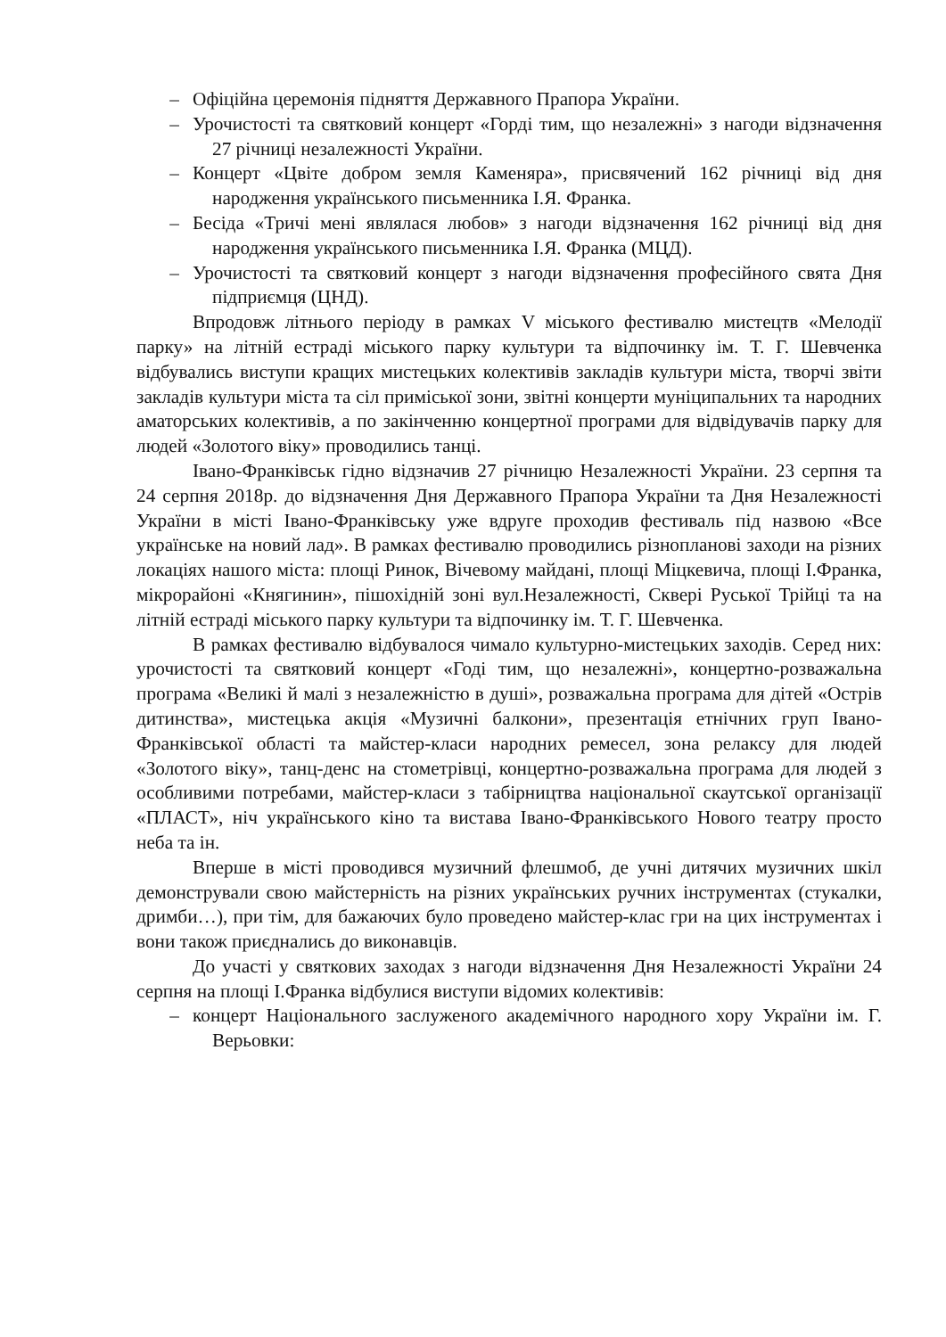– Офіційна церемонія підняття Державного Прапора України.
– Урочистості та святковий концерт «Горді тим, що незалежні» з нагоди відзначення 27 річниці незалежності України.
– Концерт «Цвіте добром земля Каменяра», присвячений 162 річниці від дня народження українського письменника І.Я. Франка.
– Бесіда «Тричі мені являлася любов» з нагоди відзначення 162 річниці від дня народження українського письменника І.Я. Франка (МЦД).
– Урочистості та святковий концерт з нагоди відзначення професійного свята Дня підприємця (ЦНД).
Впродовж літнього періоду в рамках V міського фестивалю мистецтв «Мелодії парку» на літній естраді міського парку культури та відпочинку ім. Т. Г. Шевченка відбувались виступи кращих мистецьких колективів закладів культури міста, творчі звіти закладів культури міста та сіл приміської зони, звітні концерти муніципальних та народних аматорських колективів, а по закінченню концертної програми для відвідувачів парку для людей «Золотого віку» проводились танці.
Івано-Франківськ гідно відзначив 27 річницю Незалежності України. 23 серпня та 24 серпня 2018р. до відзначення Дня Державного Прапора України та Дня Незалежності України в місті Івано-Франківську уже вдруге проходив фестиваль під назвою «Все українське на новий лад». В рамках фестивалю проводились різнопланові заходи на різних локаціях нашого міста: площі Ринок, Вічевому майдані, площі Міцкевича, площі І.Франка, мікрорайоні «Княгинин», пішохідній зоні вул.Незалежності, Сквері Руської Трійці та на літній естраді міського парку культури та відпочинку ім. Т. Г. Шевченка.
В рамках фестивалю відбувалося чимало культурно-мистецьких заходів. Серед них: урочистості та святковий концерт «Годі тим, що незалежні», концертно-розважальна програма «Великі й малі з незалежністю в душі», розважальна програма для дітей «Острів дитинства», мистецька акція «Музичні балкони», презентація етнічних груп Івано-Франківської області та майстер-класи народних ремесел, зона релаксу для людей «Золотого віку», танц-денс на стометрівці, концертно-розважальна програма для людей з особливими потребами, майстер-класи з табірництва національної скаутської організації «ПЛАСТ», ніч українського кіно та вистава Івано-Франківського Нового театру просто неба та ін.
Вперше в місті проводився музичний флешмоб, де учні дитячих музичних шкіл демонстрували свою майстерність на різних українських ручних інструментах (стукалки, дримби…), при тім, для бажаючих було проведено майстер-клас гри на цих інструментах і вони також приєднались до виконавців.
До участі у святкових заходах з нагоди відзначення Дня Незалежності України 24 серпня на площі І.Франка відбулися виступи відомих колективів:
– концерт Національного заслуженого академічного народного хору України ім. Г. Верьовки: